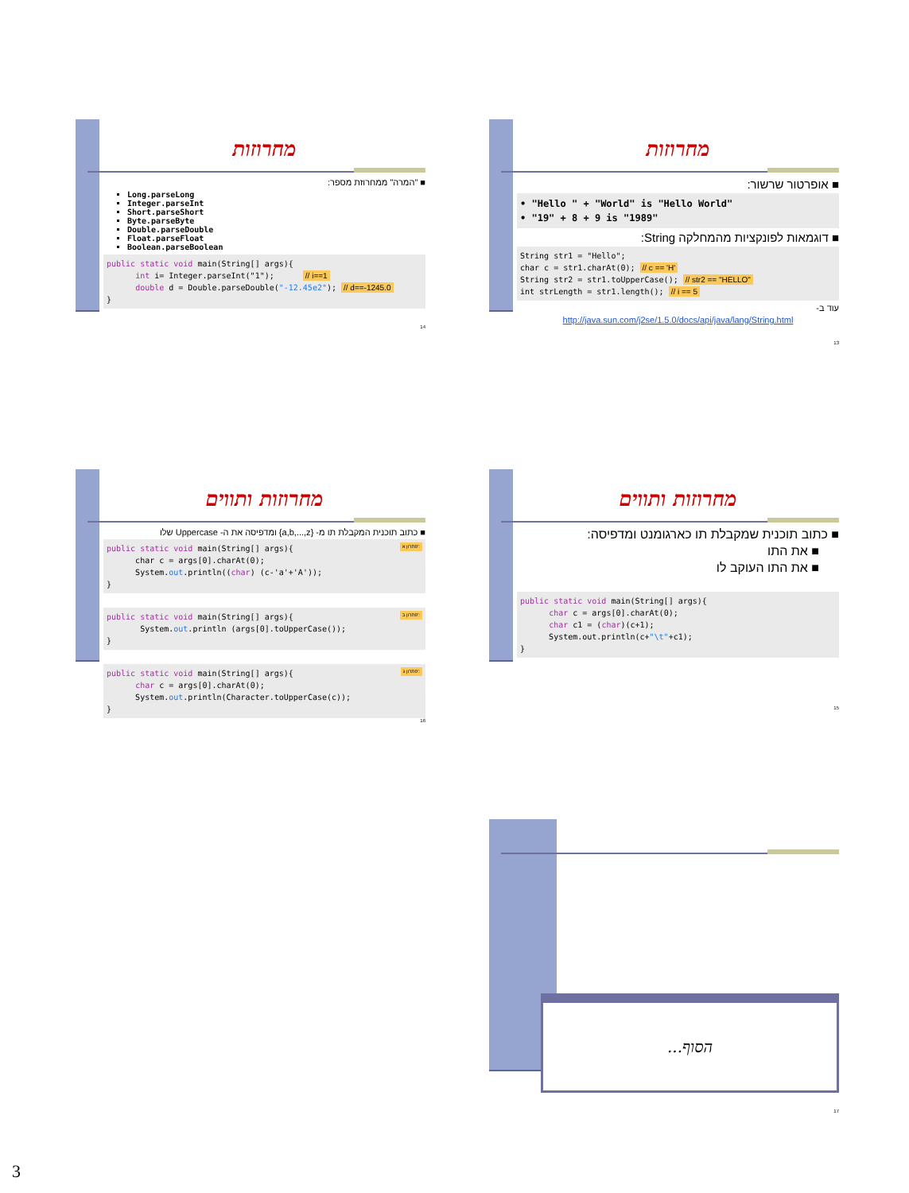מחרוזות
■ "המרה" ממחרוזת מספר:
Long.parseLong
Integer.parseInt
Short.parseShort
Byte.parseByte
Double.parseDouble
Float.parseFloat
Boolean.parseBoolean
public static void main(String[] args){ int i= Integer.parseInt("1"); // i==1 double d = Double.parseDouble("-12.45e2"); // d==-1245.0 }
14
מחרוזות
■ אופרטור שרשור:
• "Hello " + "World" is "Hello World" • "19" + 8 + 9 is "1989"
■ דוגמאות לפונקציות מהמחלקה String:
String str1 = "Hello"; char c = str1.charAt(0); // c == 'H' String str2 = str1.toUpperCase(); // str2 == "HELLO" int strLength = str1.length(); // i == 5
עוד ב-
http://java.sun.com/j2se/1.5.0/docs/api/java/lang/String.html
13
מחרוזות ותווים
■ כתוב תוכנית המקבלת תו מ- {a,b,...,z} ומדפיסה את ה- Uppercase שלו
פתרון א': public static void main(String[] args){ char c = args[0].charAt(0); System.out.println((char) (c-'a'+'A')); }
פתרון ב': public static void main(String[] args){ System.out.println (args[0].toUpperCase()); }
פתרון ג': public static void main(String[] args){ char c = args[0].charAt(0); System.out.println(Character.toUpperCase(c)); }
16
מחרוזות ותווים
■ כתוב תוכנית שמקבלת תו כארגומנט ומדפיסה:
■ את התו
■ את התו העוקב לו
public static void main(String[] args){ char c = args[0].charAt(0); char c1 = (char)(c+1); System.out.println(c+"\t"+c1); }
15
הסוף...
17
3